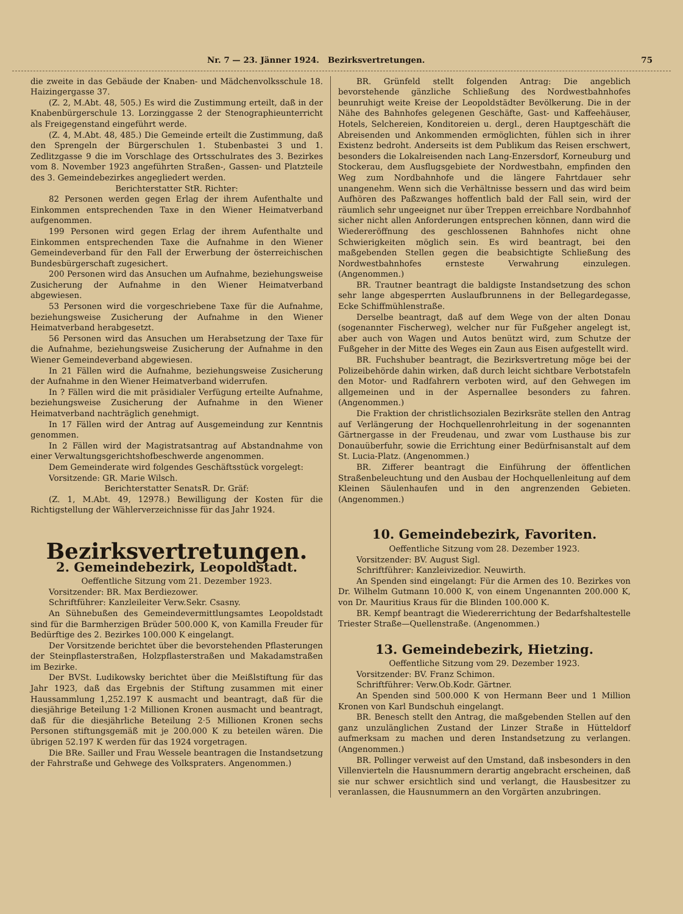Nr. 7 — 23. Jänner 1924. Bezirksvertretungen. 75
die zweite in das Gebäude der Knaben- und Mädchenvolksschule 18. Haizingergasse 37.
(Z. 2, M.Abt. 48, 505.) Es wird die Zustimmung erteilt, daß in der Knabenbürgerschule 13. Lorzinggasse 2 der Stenographieunterricht als Freigegenstand eingeführt werde.
(Z. 4, M.Abt. 48, 485.) Die Gemeinde erteilt die Zustimmung, daß den Sprengeln der Bürgerschulen 1. Stubenbastei 3 und 1. Zedlitzgasse 9 die im Vorschlage des Ortsschulrates des 3. Bezirkes vom 8. November 1923 angeführten Straßen-, Gassen- und Platzteile des 3. Gemeindebezirkes angegliedert werden.
Berichterstatter StR. Richter:
82 Personen werden gegen Erlag der ihrem Aufenthalte und Einkommen entsprechenden Taxe in den Wiener Heimatverband aufgenommen.
199 Personen wird gegen Erlag der ihrem Aufenthalte und Einkommen entsprechenden Taxe die Aufnahme in den Wiener Gemeindeverband für den Fall der Erwerbung der österreichischen Bundesbürgerschaft zugesichert.
200 Personen wird das Ansuchen um Aufnahme, beziehungsweise Zusicherung der Aufnahme in den Wiener Heimatverband abgewiesen.
53 Personen wird die vorgeschriebene Taxe für die Aufnahme, beziehungsweise Zusicherung der Aufnahme in den Wiener Heimatverband herabgesetzt.
56 Personen wird das Ansuchen um Herabsetzung der Taxe für die Aufnahme, beziehungsweise Zusicherung der Aufnahme in den Wiener Gemeindeverband abgewiesen.
In 21 Fällen wird die Aufnahme, beziehungsweise Zusicherung der Aufnahme in den Wiener Heimatverband widerrufen.
In ? Fällen wird die mit präsidialer Verfügung erteilte Aufnahme, beziehungsweise Zusicherung der Aufnahme in den Wiener Heimatverband nachträglich genehmigt.
In 17 Fällen wird der Antrag auf Ausgemeindung zur Kenntnis genommen.
In 2 Fällen wird der Magistratsantrag auf Abstandnahme von einer Verwaltungsgerichtshofbeschwerde angenommen.
Dem Gemeinderate wird folgendes Geschäftsstück vorgelegt:
Vorsitzende: GR. Marie Wilsch.
Berichterstatter SenatsR. Dr. Gräf:
(Z. 1, M.Abt. 49, 12978.) Bewilligung der Kosten für die Richtigstellung der Wählerverzeichnisse für das Jahr 1924.
Bezirksvertretungen.
2. Gemeindebezirk, Leopoldstadt.
Oeffentliche Sitzung vom 21. Dezember 1923.
Vorsitzender: BR. Max Berdiezower.
Schriftführer: Kanzleileiter Verw.Sekr. Csasny.
An Sühnebußen des Gemeindevermittlungsamtes Leopoldstadt sind für die Barmherzigen Brüder 500.000 K, von Kamilla Freuder für Bedürftige des 2. Bezirkes 100.000 K eingelangt.
Der Vorsitzende berichtet über die bevorstehenden Pflasterungen der Steinpflasterstraßen, Holzpflasterstraßen und Makadamstraßen im Bezirke.
Der BVSt. Ludikowsky berichtet über die Meißlstiftung für das Jahr 1923, daß das Ergebnis der Stiftung zusammen mit einer Haussammlung 1,252.197 K ausmacht und beantragt, daß für die diesjährige Beteilung 1·2 Millionen Kronen ausmacht und beantragt, daß für die diesjährliche Beteilung 2·5 Millionen Kronen sechs Personen stiftungsgemäß mit je 200.000 K zu beteilen wären. Die übrigen 52.197 K werden für das 1924 vorgetragen.
Die BRe. Sailler und Frau Wessele beantragen die Instandsetzung der Fahrstraße und Gehwege des Volkspraters. Angenommen.)
BR. Grünfeld stellt folgenden Antrag: Die angeblich bevorstehende gänzliche Schließung des Nordwestbahnhofes beunruhigt weite Kreise der Leopoldstädter Bevölkerung. Die in der Nähe des Bahnhofes gelegenen Geschäfte, Gast- und Kaffeehäuser, Hotels, Selchereien, Konditoreien u. dergl., deren Hauptgeschäft die Abreisenden und Ankommenden ermöglichten, fühlen sich in ihrer Existenz bedroht. Anderseits ist dem Publikum das Reisen erschwert, besonders die Lokalreisenden nach Lang-Enzersdorf, Korneuburg und Stockerau, dem Ausflugsgebiete der Nordwestbahn, empfinden den Weg zum Nordbahnhofe und die längere Fahrtdauer sehr unangenehm. Wenn sich die Verhältnisse bessern und das wird beim Aufhören des Paßzwanges hoffentlich bald der Fall sein, wird der räumlich sehr ungeeignet nur über Treppen erreichbare Nordbahnhof sicher nicht allen Anforderungen entsprechen können, dann wird die Wiedereröffnung des geschlossenen Bahnhofes nicht ohne Schwierigkeiten möglich sein. Es wird beantragt, bei den maßgebenden Stellen gegen die beabsichtigte Schließung des Nordwestbahnhofes ernsteste Verwahrung einzulegen. (Angenommen.)
BR. Trautner beantragt die baldigste Instandsetzung des schon sehr lange abgesperrten Auslaufbrunnens in der Bellegardegasse, Ecke Schiffmühlenstraße.
Derselbe beantragt, daß auf dem Wege von der alten Donau (sogenannter Fischerweg), welcher nur für Fußgeher angelegt ist, aber auch von Wagen und Autos benützt wird, zum Schutze der Fußgeher in der Mitte des Weges ein Zaun aus Eisen aufgestellt wird.
BR. Fuchshuber beantragt, die Bezirksvertretung möge bei der Polizeibehörde dahin wirken, daß durch leicht sichtbare Verbotstafeln den Motor- und Radfahrern verboten wird, auf den Gehwegen im allgemeinen und in der Aspernallee besonders zu fahren. (Angenommen.)
Die Fraktion der christlichsozialen Bezirksräte stellen den Antrag auf Verlängerung der Hochquellenrohrleitung in der sogenannten Gärtnergasse in der Freudenau, und zwar vom Lusthause bis zur Donauüberfuhr, sowie die Errichtung einer Bedürfnisanstalt auf dem St. Lucia-Platz. (Angenommen.)
BR. Zifferer beantragt die Einführung der öffentlichen Straßenbeleuchtung und den Ausbau der Hochquellenleitung auf dem Kleinen Säulenhaufen und in den angrenzenden Gebieten. (Angenommen.)
10. Gemeindebezirk, Favoriten.
Oeffentliche Sitzung vom 28. Dezember 1923.
Vorsitzender: BV. August Sigl.
Schriftführer: Kanzleivizedior. Neuwirth.
An Spenden sind eingelangt: Für die Armen des 10. Bezirkes von Dr. Wilhelm Gutmann 10.000 K, von einem Ungenannten 200.000 K, von Dr. Mauritius Kraus für die Blinden 100.000 K.
BR. Kempf beantragt die Wiedererrichtung der Bedarfshaltestelle Triester Straße—Quellenstraße. (Angenommen.)
13. Gemeindebezirk, Hietzing.
Oeffentliche Sitzung vom 29. Dezember 1923.
Vorsitzender: BV. Franz Schimon.
Schriftführer: Verw.Ob.Kodr. Gärtner.
An Spenden sind 500.000 K von Hermann Beer und 1 Million Kronen von Karl Bundschuh eingelangt.
BR. Benesch stellt den Antrag, die maßgebenden Stellen auf den ganz unzulänglichen Zustand der Linzer Straße in Hütteldorf aufmerksam zu machen und deren Instandsetzung zu verlangen. (Angenommen.)
BR. Pollinger verweist auf den Umstand, daß insbesonders in den Villenvierteln die Hausnummern derartig angebracht erscheinen, daß sie nur schwer ersichtlich sind und verlangt, die Hausbesitzer zu veranlassen, die Hausnummern an den Vorgärten anzubringen.